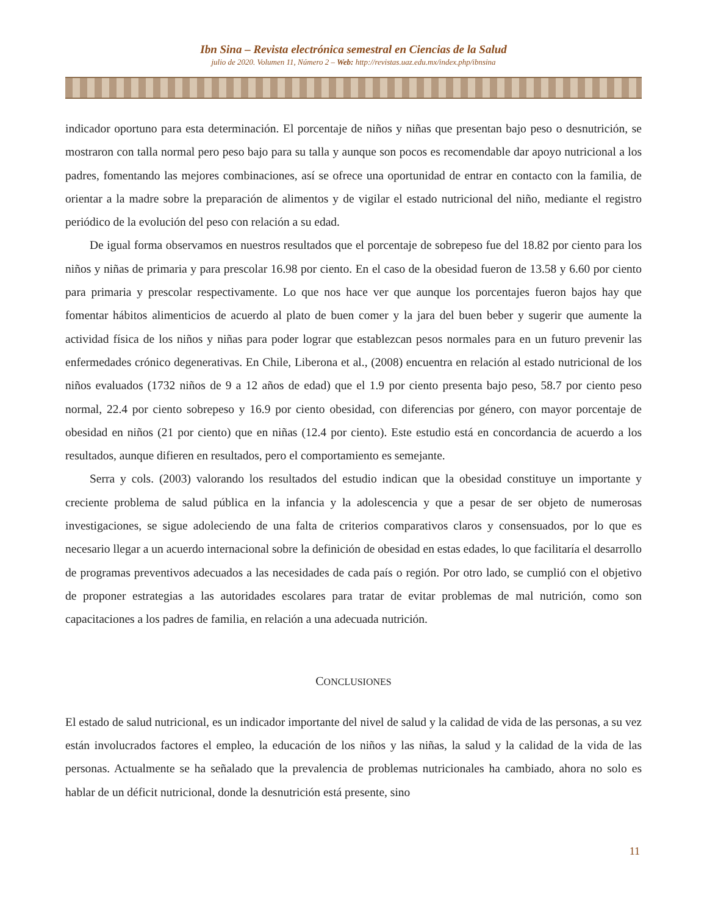Ibn Sina – Revista electrónica semestral en Ciencias de la Salud
julio de 2020. Volumen 11, Número 2 – Web: http://revistas.uaz.edu.mx/index.php/ibnsina
indicador oportuno para esta determinación. El porcentaje de niños y niñas que presentan bajo peso o desnutrición, se mostraron con talla normal pero peso bajo para su talla y aunque son pocos es recomendable dar apoyo nutricional a los padres, fomentando las mejores combinaciones, así se ofrece una oportunidad de entrar en contacto con la familia, de orientar a la madre sobre la preparación de alimentos y de vigilar el estado nutricional del niño, mediante el registro periódico de la evolución del peso con relación a su edad.
De igual forma observamos en nuestros resultados que el porcentaje de sobrepeso fue del 18.82 por ciento para los niños y niñas de primaria y para prescolar 16.98 por ciento. En el caso de la obesidad fueron de 13.58 y 6.60 por ciento para primaria y prescolar respectivamente. Lo que nos hace ver que aunque los porcentajes fueron bajos hay que fomentar hábitos alimenticios de acuerdo al plato de buen comer y la jara del buen beber y sugerir que aumente la actividad física de los niños y niñas para poder lograr que establezcan pesos normales para en un futuro prevenir las enfermedades crónico degenerativas. En Chile, Liberona et al., (2008) encuentra en relación al estado nutricional de los niños evaluados (1732 niños de 9 a 12 años de edad) que el 1.9 por ciento presenta bajo peso, 58.7 por ciento peso normal, 22.4 por ciento sobrepeso y 16.9 por ciento obesidad, con diferencias por género, con mayor porcentaje de obesidad en niños (21 por ciento) que en niñas (12.4 por ciento). Este estudio está en concordancia de acuerdo a los resultados, aunque difieren en resultados, pero el comportamiento es semejante.
Serra y cols. (2003) valorando los resultados del estudio indican que la obesidad constituye un importante y creciente problema de salud pública en la infancia y la adolescencia y que a pesar de ser objeto de numerosas investigaciones, se sigue adoleciendo de una falta de criterios comparativos claros y consensuados, por lo que es necesario llegar a un acuerdo internacional sobre la definición de obesidad en estas edades, lo que facilitaría el desarrollo de programas preventivos adecuados a las necesidades de cada país o región. Por otro lado, se cumplió con el objetivo de proponer estrategias a las autoridades escolares para tratar de evitar problemas de mal nutrición, como son capacitaciones a los padres de familia, en relación a una adecuada nutrición.
CONCLUSIONES
El estado de salud nutricional, es un indicador importante del nivel de salud y la calidad de vida de las personas, a su vez están involucrados factores el empleo, la educación de los niños y las niñas, la salud y la calidad de la vida de las personas. Actualmente se ha señalado que la prevalencia de problemas nutricionales ha cambiado, ahora no solo es hablar de un déficit nutricional, donde la desnutrición está presente, sino
11